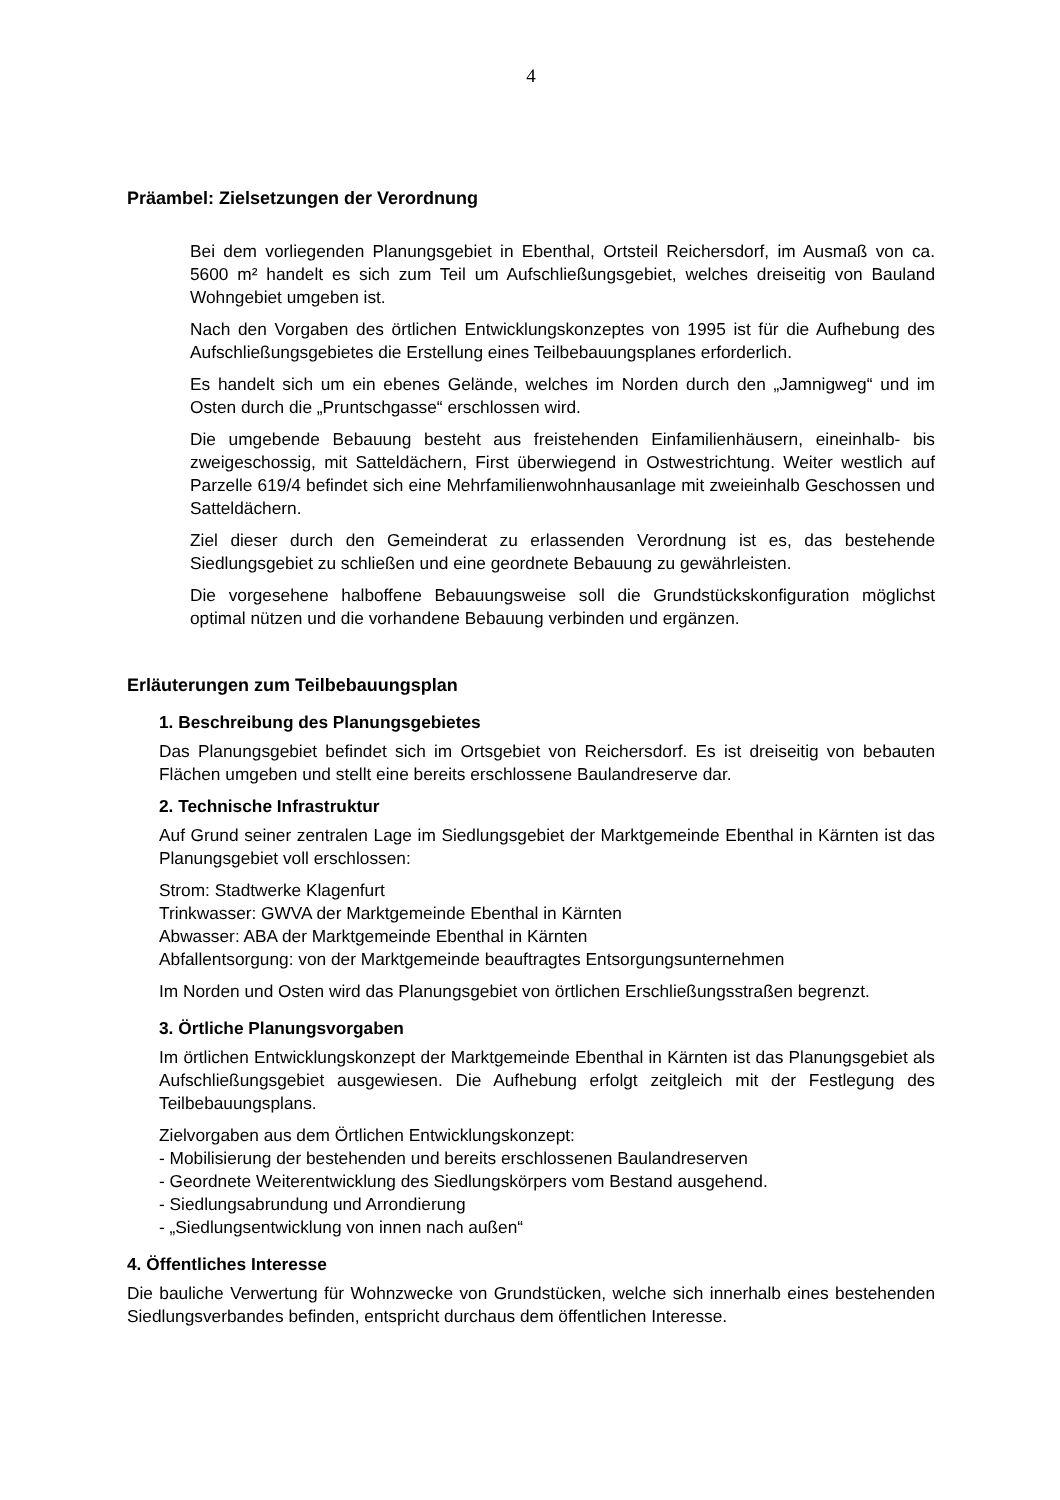4
Präambel: Zielsetzungen der Verordnung
Bei dem vorliegenden Planungsgebiet in Ebenthal, Ortsteil Reichersdorf, im Ausmaß von ca. 5600 m² handelt es sich zum Teil um Aufschließungsgebiet, welches dreiseitig von Bauland Wohngebiet umgeben ist.
Nach den Vorgaben des örtlichen Entwicklungskonzeptes von 1995 ist für die Aufhebung des Aufschließungsgebietes die Erstellung eines Teilbebauungsplanes erforderlich.
Es handelt sich um ein ebenes Gelände, welches im Norden durch den „Jamnigweg“ und im Osten durch die „Pruntschgasse“ erschlossen wird.
Die umgebende Bebauung besteht aus freistehenden Einfamilienhäusern, eineinhalb- bis zweigeschossig, mit Satteldächern, First überwiegend in Ostwestrichtung. Weiter westlich auf Parzelle 619/4 befindet sich eine Mehrfamilienwohnhausanlage mit zweieinhalb Geschossen und Satteldächern.
Ziel dieser durch den Gemeinderat zu erlassenden Verordnung ist es, das bestehende Siedlungsgebiet zu schließen und eine geordnete Bebauung zu gewährleisten.
Die vorgesehene halboffene Bebauungsweise soll die Grundstückskonfiguration möglichst optimal nützen und die vorhandene Bebauung verbinden und ergänzen.
Erläuterungen zum Teilbebauungsplan
1. Beschreibung des Planungsgebietes
Das Planungsgebiet befindet sich im Ortsgebiet von Reichersdorf. Es ist dreiseitig von bebauten Flächen umgeben und stellt eine bereits erschlossene Baulandreserve dar.
2. Technische Infrastruktur
Auf Grund seiner zentralen Lage im Siedlungsgebiet der Marktgemeinde Ebenthal in Kärnten ist das Planungsgebiet voll erschlossen:
Strom: Stadtwerke Klagenfurt
Trinkwasser: GWVA der Marktgemeinde Ebenthal in Kärnten
Abwasser: ABA der Marktgemeinde Ebenthal in Kärnten
Abfallentsorgung: von der Marktgemeinde beauftragtes Entsorgungsunternehmen
Im Norden und Osten wird das Planungsgebiet von örtlichen Erschließungsstraßen begrenzt.
3. Örtliche Planungsvorgaben
Im örtlichen Entwicklungskonzept der Marktgemeinde Ebenthal in Kärnten ist das Planungsgebiet als Aufschließungsgebiet ausgewiesen. Die Aufhebung erfolgt zeitgleich mit der Festlegung des Teilbebauungsplans.
Zielvorgaben aus dem Örtlichen Entwicklungskonzept:
- Mobilisierung der bestehenden und bereits erschlossenen Baulandreserven
- Geordnete Weiterentwicklung des Siedlungskörpers vom Bestand ausgehend.
- Siedlungsabrundung und Arrondierung
- „Siedlungsentwicklung von innen nach außen“
4. Öffentliches Interesse
Die bauliche Verwertung für Wohnzwecke von Grundstücken, welche sich innerhalb eines bestehenden Siedlungsverbandes befinden, entspricht durchaus dem öffentlichen Interesse.